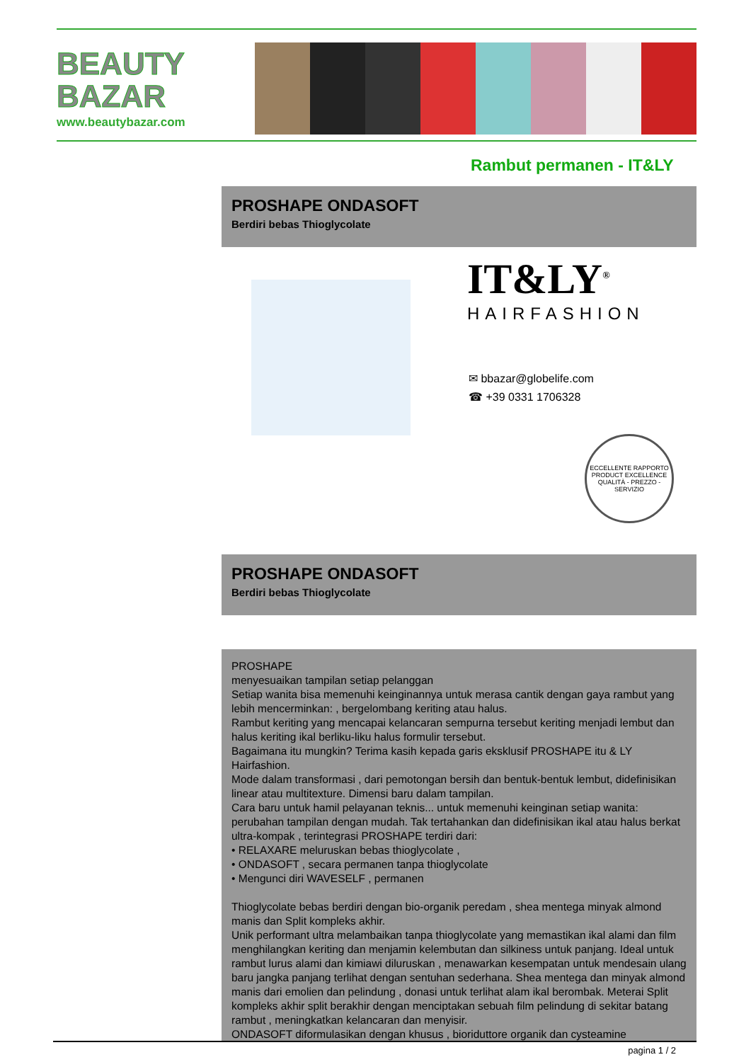BEAUTY
BAZAR
www.beautybazar.com
Rambut permanen - IT&LY
PROSHAPE ONDASOFT
Berdiri bebas Thioglycolate
IT&LY<sup>®</sup>
HAIRFASHION
✉ bbazar@globelife.com
☎ +39 0331 1706328
ECCELLENTE RAPPORTO
PRODUCT EXCELLENCE
QUALITÀ - PREZZO - SERVIZIO
PROSHAPE ONDASOFT
Berdiri bebas Thioglycolate
PROSHAPE
menyesuaikan tampilan setiap pelanggan
Setiap wanita bisa memenuhi keinginannya untuk merasa cantik dengan gaya rambut yang lebih mencerminkan: , bergelombang keriting atau halus.
Rambut keriting yang mencapai kelancaran sempurna tersebut keriting menjadi lembut dan halus keriting ikal berliku-liku halus formulir tersebut.
Bagaimana itu mungkin? Terima kasih kepada garis eksklusif PROSHAPE itu & LY Hairfashion.
Mode dalam transformasi , dari pemotongan bersih dan bentuk-bentuk lembut, didefinisikan linear atau multitexture. Dimensi baru dalam tampilan.
Cara baru untuk hamil pelayanan teknis... untuk memenuhi keinginan setiap wanita: perubahan tampilan dengan mudah. Tak tertahankan dan didefinisikan ikal atau halus berkat ultra-kompak , terintegrasi PROSHAPE terdiri dari:
• RELAXARE meluruskan bebas thioglycolate ,
• ONDASOFT , secara permanen tanpa thioglycolate
• Mengunci diri WAVESELF , permanen
Thioglycolate bebas berdiri dengan bio-organik peredam , shea mentega minyak almond manis dan Split kompleks akhir.
Unik performant ultra melambaikan tanpa thioglycolate yang memastikan ikal alami dan film menghilangkan keriting dan menjamin kelembutan dan silkiness untuk panjang. Ideal untuk rambut lurus alami dan kimiawi diluruskan , menawarkan kesempatan untuk mendesain ulang baru jangka panjang terlihat dengan sentuhan sederhana. Shea mentega dan minyak almond manis dari emolien dan pelindung , donasi untuk terlihat alam ikal berombak. Meterai Split kompleks akhir split berakhir dengan menciptakan sebuah film pelindung di sekitar batang rambut , meningkatkan kelancaran dan menyisir.
ONDASOFT diformulasikan dengan khusus , bioriduttore organik dan cysteamine
pagina 1 / 2